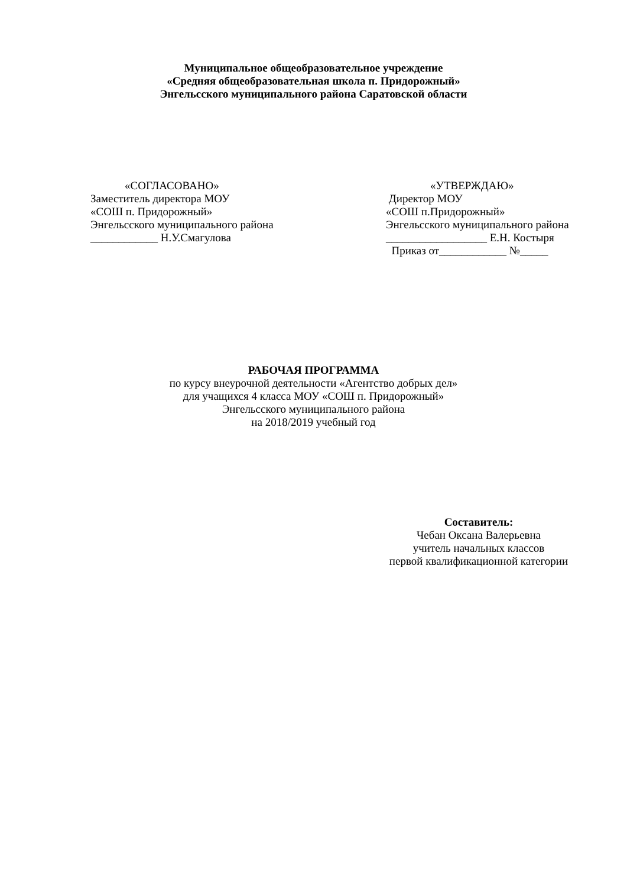Муниципальное общеобразовательное учреждение
«Средняя общеобразовательная школа п. Придорожный»
Энгельсского муниципального района Саратовской области
«СОГЛАСОВАНО»
Заместитель директора МОУ
«СОШ п. Придорожный»
Энгельсского муниципального района
____________ Н.У.Смагулова
«УТВЕРЖДАЮ»
Директор МОУ
«СОШ п.Придорожный»
Энгельсского муниципального района
__________________ Е.Н. Костыря
Приказ от____________ №_____
РАБОЧАЯ ПРОГРАММА
по курсу внеурочной деятельности «Агентство добрых дел»
для учащихся 4 класса МОУ «СОШ п. Придорожный»
Энгельсского муниципального района
на 2018/2019 учебный год
Составитель:
Чебан Оксана Валерьевна
учитель начальных классов
первой квалификационной категории